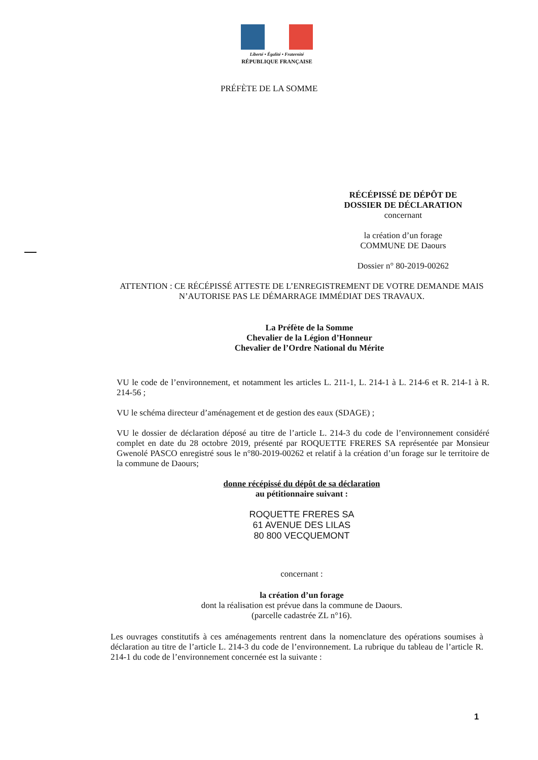Liberté • Égalité • Fraternité
RÉPUBLIQUE FRANÇAISE
PRÉFÈTE DE LA SOMME
RÉCÉPISSÉ DE DÉPÔT DE
DOSSIER DE DÉCLARATION
concernant
la création d’un forage
COMMUNE DE Daours
Dossier n° 80-2019-00262
ATTENTION : CE RÉCÉPISSÉ ATTESTE DE L’ENREGISTREMENT DE VOTRE DEMANDE MAIS N’AUTORISE PAS LE DÉMARRAGE IMMÉDIAT DES TRAVAUX.
La Préfète de la Somme
Chevalier de la Légion d’Honneur
Chevalier de l’Ordre National du Mérite
VU le code de l’environnement, et notamment les articles L. 211-1, L. 214-1 à L. 214-6 et R. 214-1 à R. 214-56 ;
VU le schéma directeur d’aménagement et de gestion des eaux (SDAGE) ;
VU le dossier de déclaration déposé au titre de l’article L. 214-3 du code de l’environnement considéré complet en date du 28 octobre 2019, présenté par ROQUETTE FRERES SA représentée par Monsieur Gwenolé PASCO enregistré sous le n°80-2019-00262 et relatif à la création d’un forage sur le territoire de la commune de Daours;
donne récépissé du dépôt de sa déclaration
au pétitionnaire suivant :
ROQUETTE FRERES SA
61 AVENUE DES LILAS
80 800 VECQUEMONT
concernant :
la création d’un forage
dont la réalisation est prévue dans la commune de Daours.
(parcelle cadastrée ZL n°16).
Les ouvrages constitutifs à ces aménagements rentrent dans la nomenclature des opérations soumises à déclaration au titre de l’article L. 214-3 du code de l’environnement. La rubrique du tableau de l’article R. 214-1 du code de l’environnement concernée est la suivante :
1